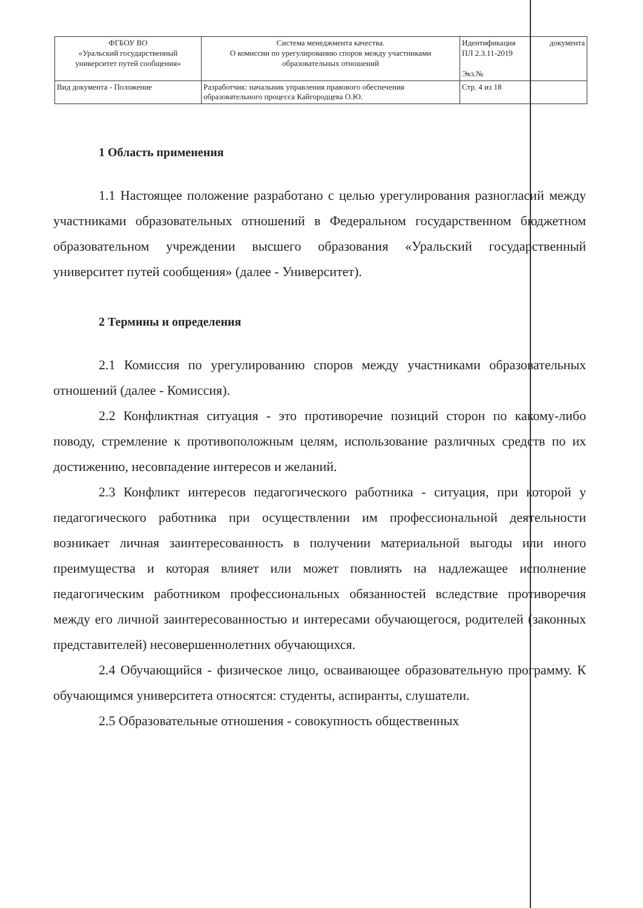| ФГБОУ ВО «Уральский государственный университет путей сообщения» | Система менеджмента качества. О комиссии по урегулированию споров между участниками образовательных отношений | Идентификация ПЛ 2.3.11-2019 Экз.№ | документа |
| Вид документа - Положение | Разработчик: начальник управления правового обеспечения образовательного процесса Кайгородцева О.Ю. | Стр. 4 из 18 | |
1 Область применения
1.1 Настоящее положение разработано с целью урегулирования разногласий между участниками образовательных отношений в Федеральном государственном бюджетном образовательном учреждении высшего образования «Уральский государственный университет путей сообщения» (далее - Университет).
2 Термины и определения
2.1 Комиссия по урегулированию споров между участниками образовательных отношений (далее - Комиссия).
2.2 Конфликтная ситуация - это противоречие позиций сторон по какому-либо поводу, стремление к противоположным целям, использование различных средств по их достижению, несовпадение интересов и желаний.
2.3 Конфликт интересов педагогического работника - ситуация, при которой у педагогического работника при осуществлении им профессиональной деятельности возникает личная заинтересованность в получении материальной выгоды или иного преимущества и которая влияет или может повлиять на надлежащее исполнение педагогическим работником профессиональных обязанностей вследствие противоречия между его личной заинтересованностью и интересами обучающегося, родителей (законных представителей) несовершеннолетних обучающихся.
2.4 Обучающийся - физическое лицо, осваивающее образовательную программу. К обучающимся университета относятся: студенты, аспиранты, слушатели.
2.5 Образовательные отношения - совокупность общественных